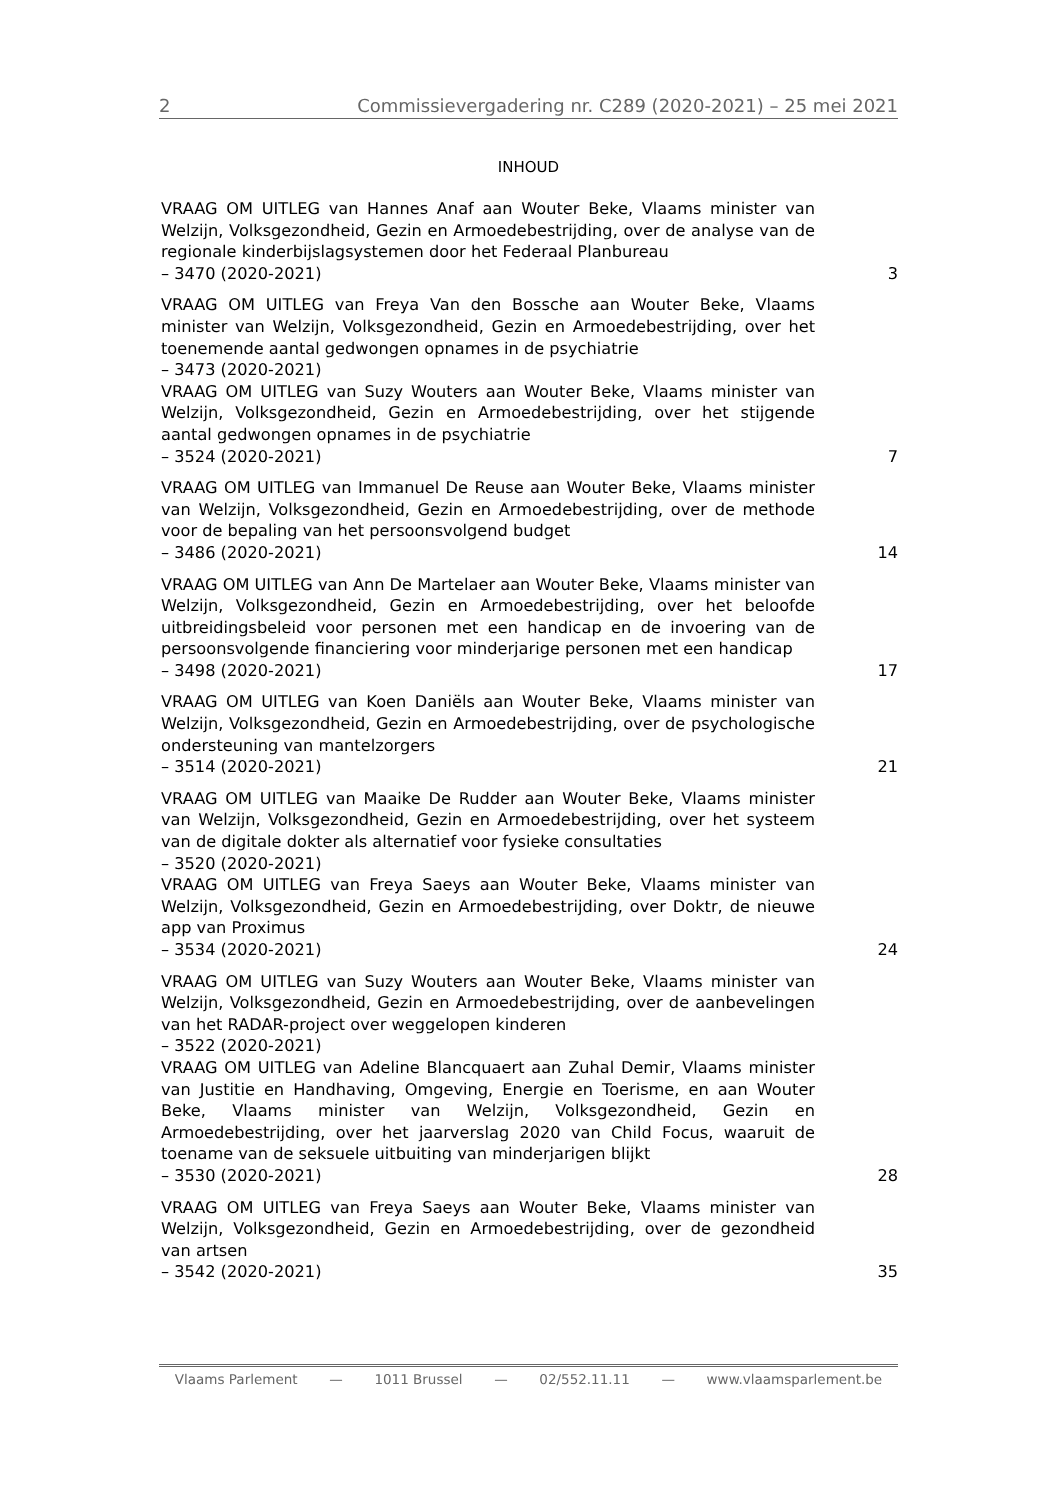2 Commissievergadering nr. C289 (2020-2021) – 25 mei 2021
INHOUD
VRAAG OM UITLEG van Hannes Anaf aan Wouter Beke, Vlaams minister van Welzijn, Volksgezondheid, Gezin en Armoedebestrijding, over de analyse van de regionale kinderbijslagsystemen door het Federaal Planbureau
– 3470 (2020-2021)
3
VRAAG OM UITLEG van Freya Van den Bossche aan Wouter Beke, Vlaams minister van Welzijn, Volksgezondheid, Gezin en Armoedebestrijding, over het toenemende aantal gedwongen opnames in de psychiatrie
– 3473 (2020-2021)
VRAAG OM UITLEG van Suzy Wouters aan Wouter Beke, Vlaams minister van Welzijn, Volksgezondheid, Gezin en Armoedebestrijding, over het stijgende aantal gedwongen opnames in de psychiatrie
– 3524 (2020-2021)
7
VRAAG OM UITLEG van Immanuel De Reuse aan Wouter Beke, Vlaams minister van Welzijn, Volksgezondheid, Gezin en Armoedebestrijding, over de methode voor de bepaling van het persoonsvolgend budget
– 3486 (2020-2021)
14
VRAAG OM UITLEG van Ann De Martelaer aan Wouter Beke, Vlaams minister van Welzijn, Volksgezondheid, Gezin en Armoedebestrijding, over het beloofde uitbreidingsbeleid voor personen met een handicap en de invoering van de persoonsvolgende financiering voor minderjarige personen met een handicap
– 3498 (2020-2021)
17
VRAAG OM UITLEG van Koen Daniëls aan Wouter Beke, Vlaams minister van Welzijn, Volksgezondheid, Gezin en Armoedebestrijding, over de psychologische ondersteuning van mantelzorgers
– 3514 (2020-2021)
21
VRAAG OM UITLEG van Maaike De Rudder aan Wouter Beke, Vlaams minister van Welzijn, Volksgezondheid, Gezin en Armoedebestrijding, over het systeem van de digitale dokter als alternatief voor fysieke consultaties
– 3520 (2020-2021)
VRAAG OM UITLEG van Freya Saeys aan Wouter Beke, Vlaams minister van Welzijn, Volksgezondheid, Gezin en Armoedebestrijding, over Doktr, de nieuwe app van Proximus
– 3534 (2020-2021)
24
VRAAG OM UITLEG van Suzy Wouters aan Wouter Beke, Vlaams minister van Welzijn, Volksgezondheid, Gezin en Armoedebestrijding, over de aanbevelingen van het RADAR-project over weggelopen kinderen
– 3522 (2020-2021)
VRAAG OM UITLEG van Adeline Blancquaert aan Zuhal Demir, Vlaams minister van Justitie en Handhaving, Omgeving, Energie en Toerisme, en aan Wouter Beke, Vlaams minister van Welzijn, Volksgezondheid, Gezin en Armoedebestrijding, over het jaarverslag 2020 van Child Focus, waaruit de toename van de seksuele uitbuiting van minderjarigen blijkt
– 3530 (2020-2021)
28
VRAAG OM UITLEG van Freya Saeys aan Wouter Beke, Vlaams minister van Welzijn, Volksgezondheid, Gezin en Armoedebestrijding, over de gezondheid van artsen
– 3542 (2020-2021)
35
Vlaams Parlement — 1011 Brussel — 02/552.11.11 — www.vlaamsparlement.be